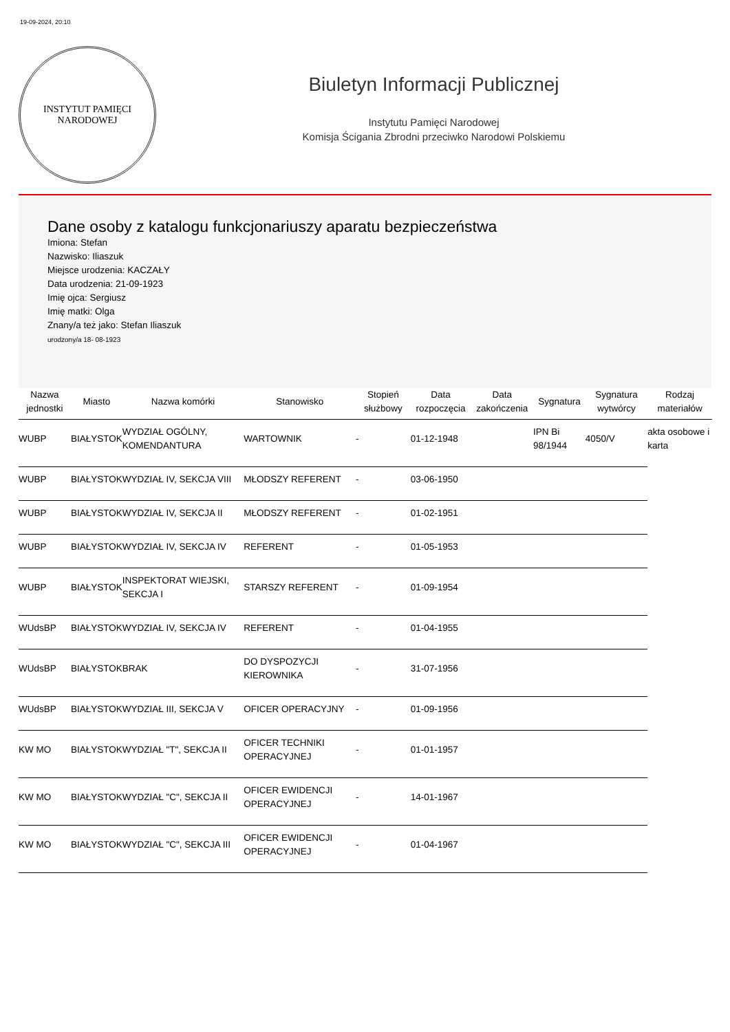19-09-2024, 20:10
INSTYTUT PAMIĘCI
NARODOWEJ
Biuletyn Informacji Publicznej
Instytutu Pamięci Narodowej
Komisja Ścigania Zbrodni przeciwko Narodowi Polskiemu
Dane osoby z katalogu funkcjonariuszy aparatu bezpieczeństwa
Imiona: Stefan
Nazwisko: Iliaszuk
Miejsce urodzenia: KACZAŁY
Data urodzenia: 21-09-1923
Imię ojca: Sergiusz
Imię matki: Olga
Znany/a też jako: Stefan Iliaszuk
urodzony/a 18- 08-1923
| Nazwa jednostki | Miasto | Nazwa komórki | Stanowisko | Stopień służbowy | Data rozpoczęcia | Data zakończenia | Sygnatura | Sygnatura wytwórcy | Rodzaj materiałów |
| --- | --- | --- | --- | --- | --- | --- | --- | --- | --- |
| WUBP | BIAŁYSTOK | WYDZIAŁ OGÓLNY, KOMENDANTURA | WARTOWNIK | - | 01-12-1948 | | IPN Bi 98/1944 | 4050/V | akta osobowe i karta |
| WUBP | BIAŁYSTOK | WYDZIAŁ IV, SEKCJA VIII | MŁODSZY REFERENT | - | 03-06-1950 | | | | |
| WUBP | BIAŁYSTOK | WYDZIAŁ IV, SEKCJA II | MŁODSZY REFERENT | - | 01-02-1951 | | | | |
| WUBP | BIAŁYSTOK | WYDZIAŁ IV, SEKCJA IV | REFERENT | - | 01-05-1953 | | | | |
| WUBP | BIAŁYSTOK | INSPEKTORAT WIEJSKI, SEKCJA I | STARSZY REFERENT | - | 01-09-1954 | | | | |
| WUdsBP | BIAŁYSTOK | WYDZIAŁ IV, SEKCJA IV | REFERENT | - | 01-04-1955 | | | | |
| WUdsBP | BIAŁYSTOK | BRAK | DO DYSPOZYCJI KIEROWNIKA | - | 31-07-1956 | | | | |
| WUdsBP | BIAŁYSTOK | WYDZIAŁ III, SEKCJA V | OFICER OPERACYJNY | - | 01-09-1956 | | | | |
| KW MO | BIAŁYSTOK | WYDZIAŁ "T", SEKCJA II | OFICER TECHNIKI OPERACYJNEJ | - | 01-01-1957 | | | | |
| KW MO | BIAŁYSTOK | WYDZIAŁ "C", SEKCJA II | OFICER EWIDENCJI OPERACYJNEJ | - | 14-01-1967 | | | | |
| KW MO | BIAŁYSTOK | WYDZIAŁ "C", SEKCJA III | OFICER EWIDENCJI OPERACYJNEJ | - | 01-04-1967 | | | | |